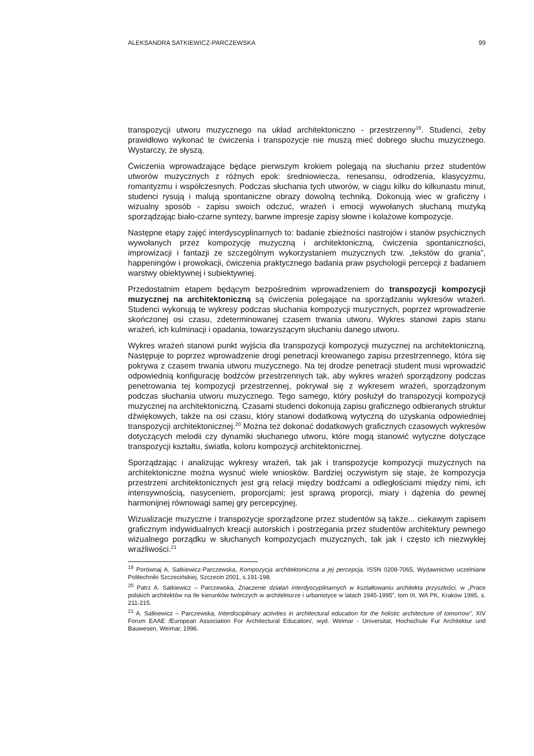ALEKSANDRA SATKIEWICZ-PARCZEWSKA 99
transpozycji utworu muzycznego na układ architektoniczno - przestrzenny<sup>19</sup>. Studenci, żeby prawidłowo wykonać te ćwiczenia i transpozycje nie muszą mieć dobrego słuchu muzycznego. Wystarczy, że słyszą.
Ćwiczenia wprowadzające będące pierwszym krokiem polegają na słuchaniu przez studentów utworów muzycznych z różnych epok: średniowiecza, renesansu, odrodzenia, klasycyzmu, romantyzmu i współczesnych. Podczas słuchania tych utworów, w ciągu kilku do kilkunastu minut, studenci rysują i malują spontaniczne obrazy dowolną techniką. Dokonują wiec w graficzny i wizualny sposób - zapisu swoich odczuć, wrażeń i emocji wywołanych słuchaną muzyką sporządzając biało-czarne syntezy, barwne impresje zapisy słowne i kolażowe kompozycje.
Następne etapy zajęć interdyscyplinarnych to: badanie zbieżności nastrojów i stanów psychicznych wywołanych przez kompozycję muzyczną i architektoniczną, ćwiczenia spontaniczności, improwizacji i fantazji ze szczególnym wykorzystaniem muzycznych tzw. „tekstów do grania”, happeningów i prowokacji, ćwiczenia praktycznego badania praw psychologii percepcji z badaniem warstwy obiektywnej i subiektywnej.
Przedostatnim etapem będącym bezpośrednim wprowadzeniem do transpozycji kompozycji muzycznej na architektoniczną są ćwiczenia polegające na sporządzaniu wykresów wrażeń. Studenci wykonują te wykresy podczas słuchania kompozycji muzycznych, poprzez wprowadzenie skończonej osi czasu, zdeterminowanej czasem trwania utworu. Wykres stanowi zapis stanu wrażeń, ich kulminacji i opadania, towarzyszącym słuchaniu danego utworu.
Wykres wrażeń stanowi punkt wyjścia dla transpozycji kompozycji muzycznej na architektoniczną. Następuje to poprzez wprowadzenie drogi penetracji kreowanego zapisu przestrzennego, która się pokrywa z czasem trwania utworu muzycznego. Na tej drodze penetracji student musi wprowadzić odpowiednią konfigurację bodźców przestrzennych tak, aby wykres wrażeń sporządzony podczas penetrowania tej kompozycji przestrzennej, pokrywał się z wykresem wrażeń, sporządzonym podczas słuchania utworu muzycznego. Tego samego, który posłużył do transpozycji kompozycji muzycznej na architektoniczną. Czasami studenci dokonują zapisu graficznego odbieranych struktur dźwiękowych, także na osi czasu, który stanowi dodatkową wytyczną do uzyskania odpowiedniej transpozycji architektonicznej.<sup>20</sup> Można też dokonać dodatkowych graficznych czasowych wykresów dotyczących melodii czy dynamiki słuchanego utworu, które mogą stanowić wytyczne dotyczące transpozycji kształtu, światła, koloru kompozycji architektonicznej.
Sporządzając i analizując wykresy wrażeń, tak jak i transpozycje kompozycji muzycznych na architektoniczne można wysnuć wiele wniosków. Bardziej oczywistym się staje, że kompozycja przestrzeni architektonicznych jest grą relacji między bodźcami a odległościami między nimi, ich intensywnością, nasyceniem, proporcjami; jest sprawą proporcji, miary i dążenia do pewnej harmonijnej równowagi samej gry percepcyjnej.
Wizualizacje muzyczne i transpozycje sporządzone przez studentów są także... ciekawym zapisem graficznym indywidualnych kreacji autorskich i postrzegania przez studentów architektury pewnego wizualnego porządku w słuchanych kompozycjach muzycznych, tak jak i często ich niezwykłej wrażliwości.<sup>21</sup>
<sup>19</sup> Porównaj A. Satkiewicz-Parczewska, Kompozycja architektoniczna a jej percepcja, ISSN 0208-7065, Wydawnictwo uczelniane Politechniki Szczecińskiej, Szczecin 2001, s.191-198.
<sup>20</sup> Patrz A. Satkiewicz – Parczewska, Znaczenie działań interdyscyplinarnych w kształtowaniu architekta przyszłości, w „Prace polskich architektów na tle kierunków twórczych w architekturze i urbanistyce w latach 1945-1995”, tom III, WA PK, Kraków 1995, s. 211-215.
<sup>21</sup> A. Satkiewicz – Parczewska, Interdisciplinary activities in architectural education for the holistic architecture of tomorrow", XIV Forum EAAE /European Association For Architectural Education/, wyd. Weimar - Universitat, Hochschule Fur Architektur und Bauwesen, Weimar, 1996.